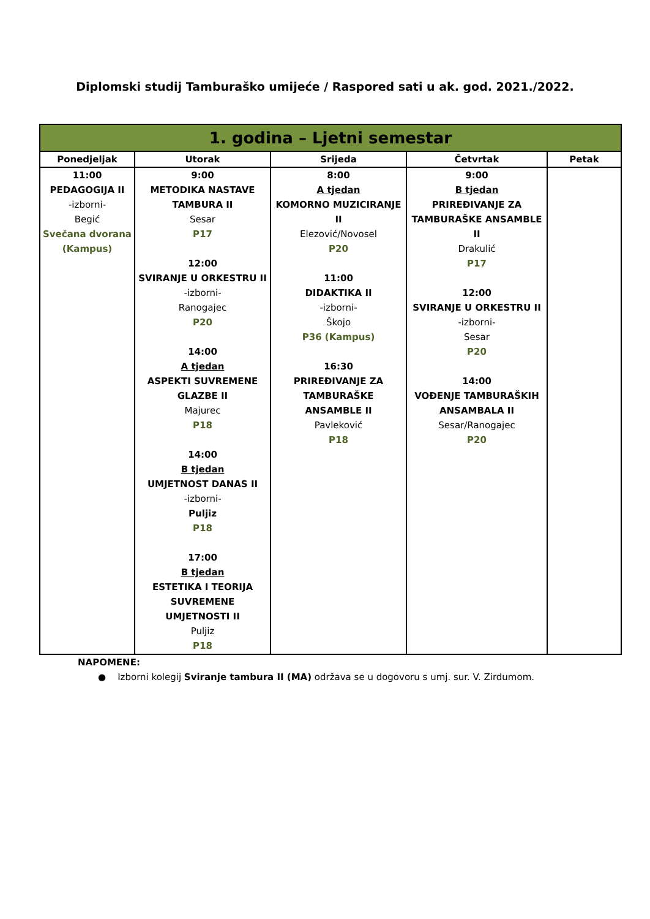Diplomski studij Tamburaško umijeće / Raspored sati u ak. god. 2021./2022.
| 1. godina – Ljetni semestar | | | | |
| --- | --- | --- | --- | --- |
| Ponedjeljak | Utorak | Srijeda | Četvrtak | Petak |
| 11:00 PEDAGOGIJA II -izborni- Begić Svečana dvorana (Kampus) | 9:00 METODIKA NASTAVE TAMBURA II Sesar P17 12:00 SVIRANJE U ORKESTRU II -izborni- Ranogajec P20 14:00 A tjedan ASPEKTI SUVREMENE GLAZBE II Majurec P18 14:00 B tjedan UMJETNOST DANAS II -izborni- Puljiz P18 17:00 B tjedan ESTETIKA I TEORIJA SUVREMENE UMJETNOSTI II Puljiz P18 | 8:00 A tjedan KOMORNO MUZICIRANJE II Elezović/Novosel P20 11:00 DIDAKTIKA II -izborni- Škojo P36 (Kampus) 16:30 PRIREĐIVANJE ZA TAMBURAŠKE ANSAMBLE II Pavleković P18 | 9:00 B tjedan PRIREĐIVANJE ZA TAMBURAŠKE ANSAMBLE II Drakulić P17 12:00 SVIRANJE U ORKESTRU II -izborni- Sesar P20 14:00 VOĐENJE TAMBURAŠKIH ANSAMBALA II Sesar/Ranogajec P20 | |
NAPOMENE:
● Izborni kolegij Sviranje tambura II (MA) održava se u dogovoru s umj. sur. V. Zirdumom.